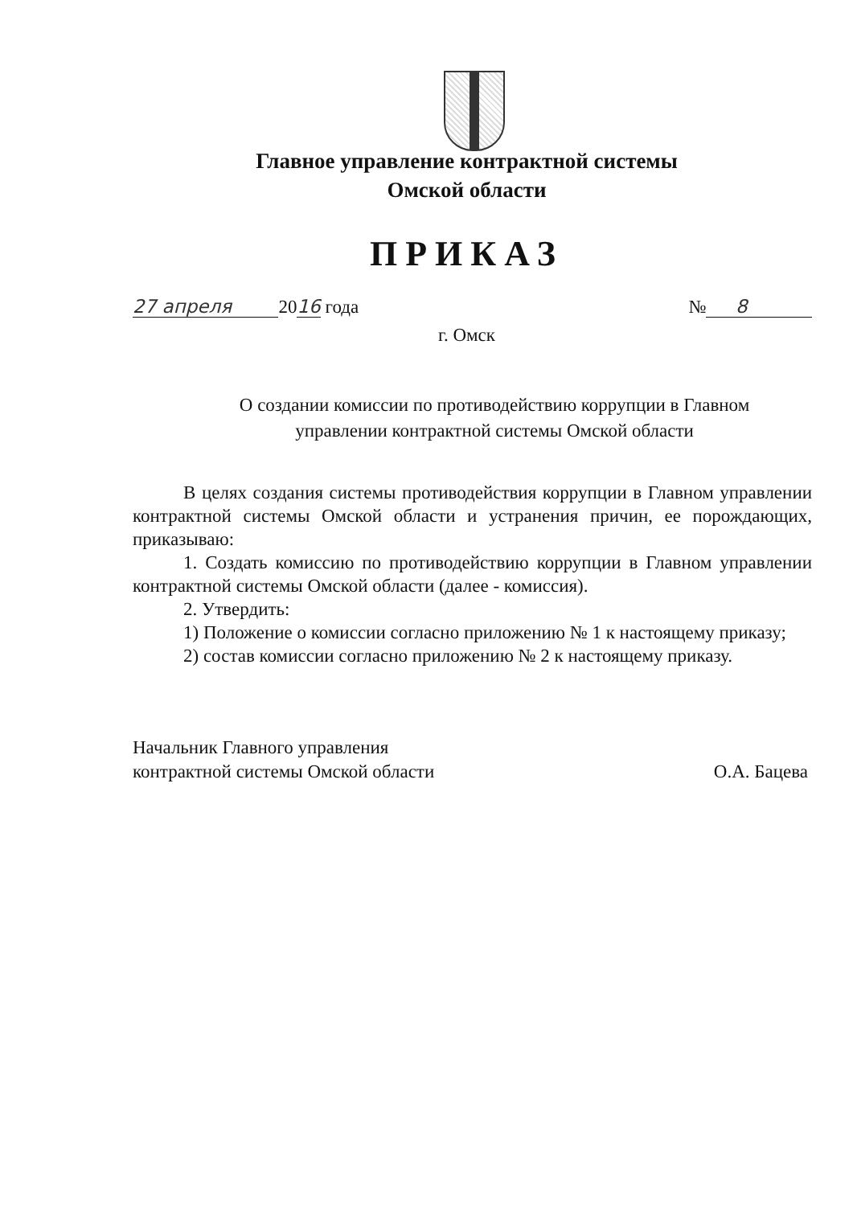Главное управление контрактной системы
Омской области
ПРИКАЗ
27 апреля 2016 года № 8
г. Омск
О создании комиссии по противодействию коррупции в Главном управлении контрактной системы Омской области
В целях создания системы противодействия коррупции в Главном управлении контрактной системы Омской области и устранения причин, ее порождающих, приказываю:
1. Создать комиссию по противодействию коррупции в Главном управлении контрактной системы Омской области (далее - комиссия).
2. Утвердить:
1) Положение о комиссии согласно приложению № 1 к настоящему приказу;
2) состав комиссии согласно приложению № 2 к настоящему приказу.
Начальник Главного управления
контрактной системы Омской области
О.А. Бацева